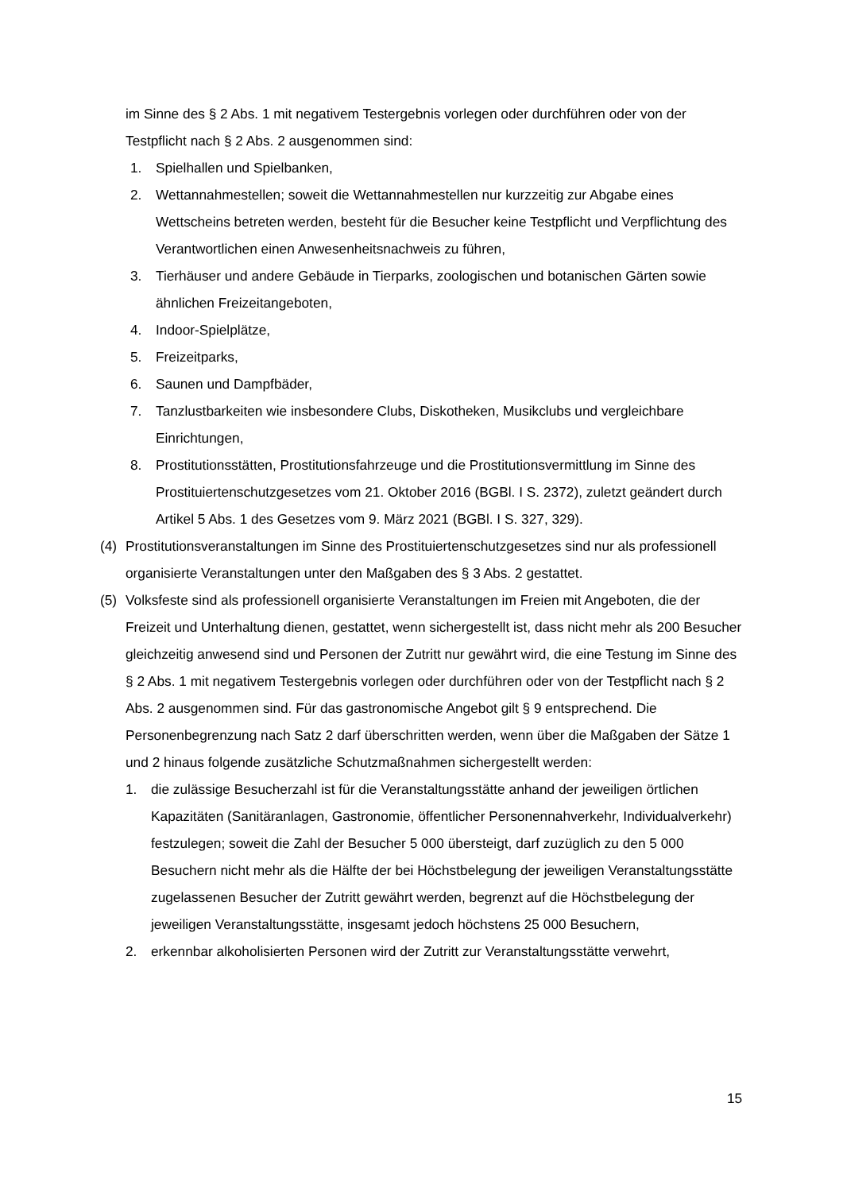im Sinne des § 2 Abs. 1 mit negativem Testergebnis vorlegen oder durchführen oder von der Testpflicht nach § 2 Abs. 2 ausgenommen sind:
1. Spielhallen und Spielbanken,
2. Wettannahmestellen; soweit die Wettannahmestellen nur kurzzeitig zur Abgabe eines Wettscheins betreten werden, besteht für die Besucher keine Testpflicht und Verpflichtung des Verantwortlichen einen Anwesenheitsnachweis zu führen,
3. Tierhäuser und andere Gebäude in Tierparks, zoologischen und botanischen Gärten sowie ähnlichen Freizeitangeboten,
4. Indoor-Spielplätze,
5. Freizeitparks,
6. Saunen und Dampfbäder,
7. Tanzlustbarkeiten wie insbesondere Clubs, Diskotheken, Musikclubs und vergleichbare Einrichtungen,
8. Prostitutionsstätten, Prostitutionsfahrzeuge und die Prostitutionsvermittlung im Sinne des Prostituiertenschutzgesetzes vom 21. Oktober 2016 (BGBl. I S. 2372), zuletzt geändert durch Artikel 5 Abs. 1 des Gesetzes vom 9. März 2021 (BGBl. I S. 327, 329).
(4) Prostitutionsveranstaltungen im Sinne des Prostituiertenschutzgesetzes sind nur als professionell organisierte Veranstaltungen unter den Maßgaben des § 3 Abs. 2 gestattet.
(5) Volksfeste sind als professionell organisierte Veranstaltungen im Freien mit Angeboten, die der Freizeit und Unterhaltung dienen, gestattet, wenn sichergestellt ist, dass nicht mehr als 200 Besucher gleichzeitig anwesend sind und Personen der Zutritt nur gewährt wird, die eine Testung im Sinne des § 2 Abs. 1 mit negativem Testergebnis vorlegen oder durchführen oder von der Testpflicht nach § 2 Abs. 2 ausgenommen sind. Für das gastronomische Angebot gilt § 9 entsprechend. Die Personenbegrenzung nach Satz 2 darf überschritten werden, wenn über die Maßgaben der Sätze 1 und 2 hinaus folgende zusätzliche Schutzmaßnahmen sichergestellt werden:
1. die zulässige Besucherzahl ist für die Veranstaltungsstätte anhand der jeweiligen örtlichen Kapazitäten (Sanitäranlagen, Gastronomie, öffentlicher Personennahverkehr, Individualverkehr) festzulegen; soweit die Zahl der Besucher 5 000 übersteigt, darf zuzüglich zu den 5 000 Besuchern nicht mehr als die Hälfte der bei Höchstbelegung der jeweiligen Veranstaltungsstätte zugelassenen Besucher der Zutritt gewährt werden, begrenzt auf die Höchstbelegung der jeweiligen Veranstaltungsstätte, insgesamt jedoch höchstens 25 000 Besuchern,
2. erkennbar alkoholisierten Personen wird der Zutritt zur Veranstaltungsstätte verwehrt,
15